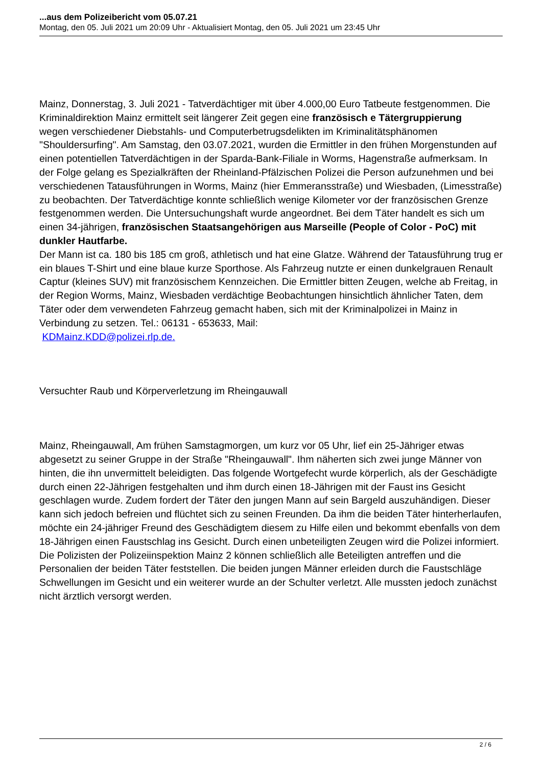...aus dem Polizeibericht vom 05.07.21
Montag, den 05. Juli 2021 um 20:09 Uhr - Aktualisiert Montag, den 05. Juli 2021 um 23:45 Uhr
Mainz, Donnerstag, 3. Juli 2021 - Tatverdächtiger mit über 4.000,00 Euro Tatbeute festgenommen. Die Kriminaldirektion Mainz ermittelt seit längerer Zeit gegen eine französisch e Tätergruppierung
wegen verschiedener Diebstahls- und Computerbetrugsdelikten im Kriminalitätsphänomen "Shouldersurfing". Am Samstag, den 03.07.2021, wurden die Ermittler in den frühen Morgenstunden auf einen potentiellen Tatverdächtigen in der Sparda-Bank-Filiale in Worms, Hagenstraße aufmerksam. In der Folge gelang es Spezialkräften der Rheinland-Pfälzischen Polizei die Person aufzunehmen und bei verschiedenen Tatausführungen in Worms, Mainz (hier Emmeransstraße) und Wiesbaden, (Limesstraße) zu beobachten. Der Tatverdächtige konnte schließlich wenige Kilometer vor der französischen Grenze festgenommen werden. Die Untersuchungshaft wurde angeordnet. Bei dem Täter handelt es sich um einen 34-jährigen, französischen Staatsangehörigen aus Marseille (People of Color - PoC) mit dunkler Hautfarbe.
Der Mann ist ca. 180 bis 185 cm groß, athletisch und hat eine Glatze. Während der Tatausführung trug er ein blaues T-Shirt und eine blaue kurze Sporthose. Als Fahrzeug nutzte er einen dunkelgrauen Renault Captur (kleines SUV) mit französischem Kennzeichen. Die Ermittler bitten Zeugen, welche ab Freitag, in der Region Worms, Mainz, Wiesbaden verdächtige Beobachtungen hinsichtlich ähnlicher Taten, dem Täter oder dem verwendeten Fahrzeug gemacht haben, sich mit der Kriminalpolizei in Mainz in Verbindung zu setzen. Tel.: 06131 - 653633, Mail:
KDMainz.KDD@polizei.rlp.de.
Versuchter Raub und Körperverletzung im Rheingauwall
Mainz, Rheingauwall, Am frühen Samstagmorgen, um kurz vor 05 Uhr, lief ein 25-Jähriger etwas abgesetzt zu seiner Gruppe in der Straße "Rheingauwall". Ihm näherten sich zwei junge Männer von hinten, die ihn unvermittelt beleidigten. Das folgende Wortgefecht wurde körperlich, als der Geschädigte durch einen 22-Jährigen festgehalten und ihm durch einen 18-Jährigen mit der Faust ins Gesicht geschlagen wurde. Zudem fordert der Täter den jungen Mann auf sein Bargeld auszuhändigen. Dieser kann sich jedoch befreien und flüchtet sich zu seinen Freunden. Da ihm die beiden Täter hinterherlaufen, möchte ein 24-jähriger Freund des Geschädigtem diesem zu Hilfe eilen und bekommt ebenfalls von dem 18-Jährigen einen Faustschlag ins Gesicht. Durch einen unbeteiligten Zeugen wird die Polizei informiert. Die Polizisten der Polizeiinspektion Mainz 2 können schließlich alle Beteiligten antreffen und die Personalien der beiden Täter feststellen. Die beiden jungen Männer erleiden durch die Faustschläge Schwellungen im Gesicht und ein weiterer wurde an der Schulter verletzt. Alle mussten jedoch zunächst nicht ärztlich versorgt werden.
2 / 6